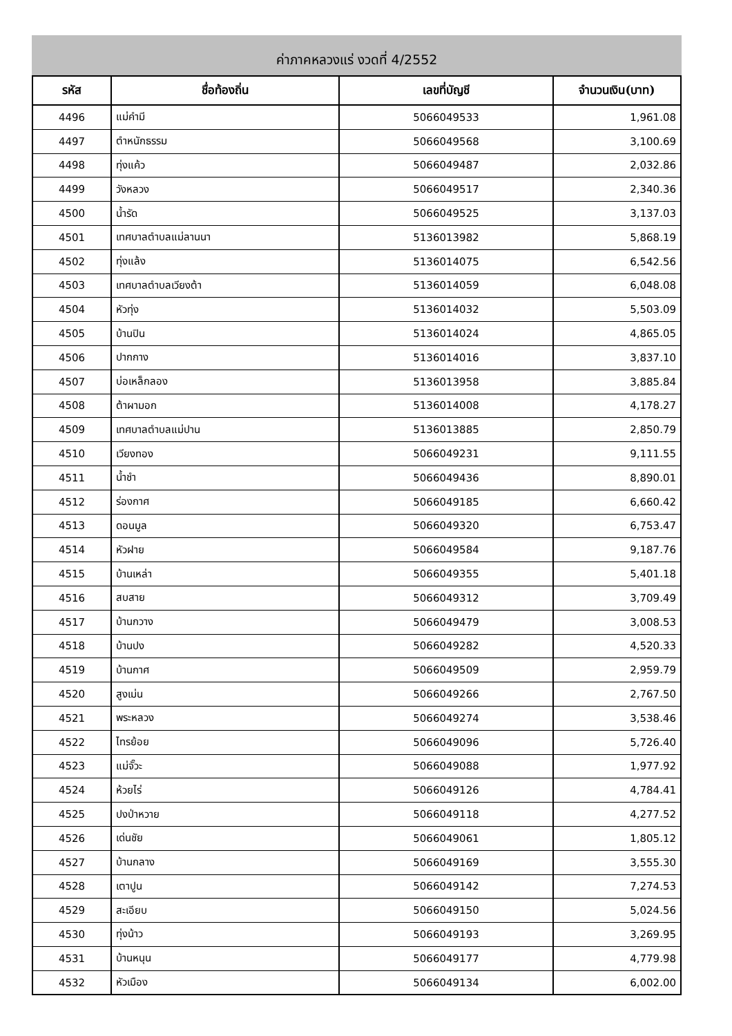ค่าภาคหลวงแร่ งวดที่ 4/2552
| รหัส | ชื่อท้องถิ่น | เลขที่บัญชี | จำนวนเงิน(บาท) |
| --- | --- | --- | --- |
| 4496 | แม่คำมี | 5066049533 | 1,961.08 |
| 4497 | ตำหนักธรรม | 5066049568 | 3,100.69 |
| 4498 | ทุ่งแค้ว | 5066049487 | 2,032.86 |
| 4499 | วังหลวง | 5066049517 | 2,340.36 |
| 4500 | น้ำรัด | 5066049525 | 3,137.03 |
| 4501 | เทศบาลตำบลแม่ลานนา | 5136013982 | 5,868.19 |
| 4502 | ทุ่งแล้ง | 5136014075 | 6,542.56 |
| 4503 | เทศบาลตำบลเวียงต้า | 5136014059 | 6,048.08 |
| 4504 | หัวทุ่ง | 5136014032 | 5,503.09 |
| 4505 | บ้านปิน | 5136014024 | 4,865.05 |
| 4506 | ปากกาง | 5136014016 | 3,837.10 |
| 4507 | บ่อเหล็กลอง | 5136013958 | 3,885.84 |
| 4508 | ต้าผามอก | 5136014008 | 4,178.27 |
| 4509 | เทศบาลตำบลแม่ปาน | 5136013885 | 2,850.79 |
| 4510 | เวียงทอง | 5066049231 | 9,111.55 |
| 4511 | น้ำชำ | 5066049436 | 8,890.01 |
| 4512 | ร่องกาศ | 5066049185 | 6,660.42 |
| 4513 | ดอนมูล | 5066049320 | 6,753.47 |
| 4514 | หัวฝาย | 5066049584 | 9,187.76 |
| 4515 | บ้านเหล่า | 5066049355 | 5,401.18 |
| 4516 | สบสาย | 5066049312 | 3,709.49 |
| 4517 | บ้านกวาง | 5066049479 | 3,008.53 |
| 4518 | บ้านปง | 5066049282 | 4,520.33 |
| 4519 | บ้านกาศ | 5066049509 | 2,959.79 |
| 4520 | สูงเม่น | 5066049266 | 2,767.50 |
| 4521 | พระหลวง | 5066049274 | 3,538.46 |
| 4522 | ไทรย้อย | 5066049096 | 5,726.40 |
| 4523 | แม่จั๊วะ | 5066049088 | 1,977.92 |
| 4524 | ห้วยไร่ | 5066049126 | 4,784.41 |
| 4525 | ปงป่าหวาย | 5066049118 | 4,277.52 |
| 4526 | เด่นชัย | 5066049061 | 1,805.12 |
| 4527 | บ้านกลาง | 5066049169 | 3,555.30 |
| 4528 | เตาปูน | 5066049142 | 7,274.53 |
| 4529 | สะเอียบ | 5066049150 | 5,024.56 |
| 4530 | ทุ่งน้าว | 5066049193 | 3,269.95 |
| 4531 | บ้านหนุน | 5066049177 | 4,779.98 |
| 4532 | หัวเมือง | 5066049134 | 6,002.00 |